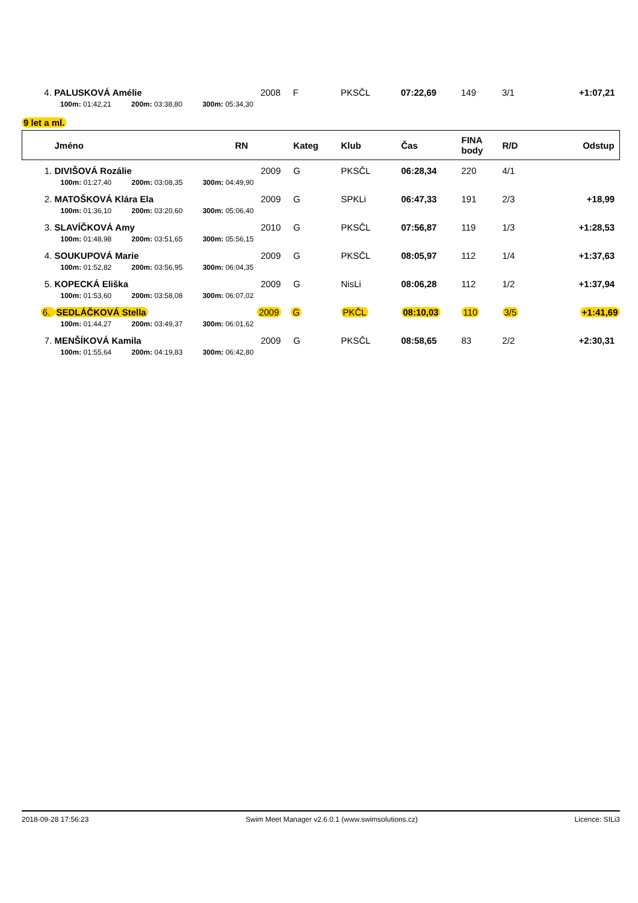| 4. | PALUSKOVÁ Amélie | 2008 | F | PKSČL | 07:22,69 | 149 | 3/1 | +1:07,21 |
| | 100m: 01:42,21 200m: 03:38,80 300m: 05:34,30 | | | | | | | |
9 let a ml.
| | Jméno | RN | Kateg | Klub | Čas | FINA body | R/D | Odstup |
| --- | --- | --- | --- | --- | --- | --- | --- | --- |
| 1. | DIVIŠOVÁ Rozálie | 2009 | G | PKSČL | 06:28,34 | 220 | 4/1 | |
| | 100m: 01:27,40 200m: 03:08,35 300m: 04:49,90 | | | | | | | |
| 2. | MATOŠKOVÁ Klára Ela | 2009 | G | SPKLi | 06:47,33 | 191 | 2/3 | +18,99 |
| | 100m: 01:36,10 200m: 03:20,60 300m: 05:06,40 | | | | | | | |
| 3. | SLAVÍČKOVÁ Amy | 2010 | G | PKSČL | 07:56,87 | 119 | 1/3 | +1:28,53 |
| | 100m: 01:48,98 200m: 03:51,65 300m: 05:56,15 | | | | | | | |
| 4. | SOUKUPOVÁ Marie | 2009 | G | PKSČL | 08:05,97 | 112 | 1/4 | +1:37,63 |
| | 100m: 01:52,82 200m: 03:56,95 300m: 06:04,35 | | | | | | | |
| 5. | KOPECKÁ Eliška | 2009 | G | NisLi | 08:06,28 | 112 | 1/2 | +1:37,94 |
| | 100m: 01:53,60 200m: 03:58,08 300m: 06:07,02 | | | | | | | |
| 6. | SEDLÁČKOVÁ Stella | 2009 | G | PKČL | 08:10,03 | 110 | 3/5 | +1:41,69 |
| | 100m: 01:44,27 200m: 03:49,37 300m: 06:01,62 | | | | | | | |
| 7. | MENŠÍKOVÁ Kamila | 2009 | G | PKSČL | 08:58,65 | 83 | 2/2 | +2:30,31 |
| | 100m: 01:55,64 200m: 04:19,83 300m: 06:42,80 | | | | | | | |
2018-09-28 17:56:23 Swim Meet Manager v2.6.0.1 (www.swimsolutions.cz) Licence: SILi3